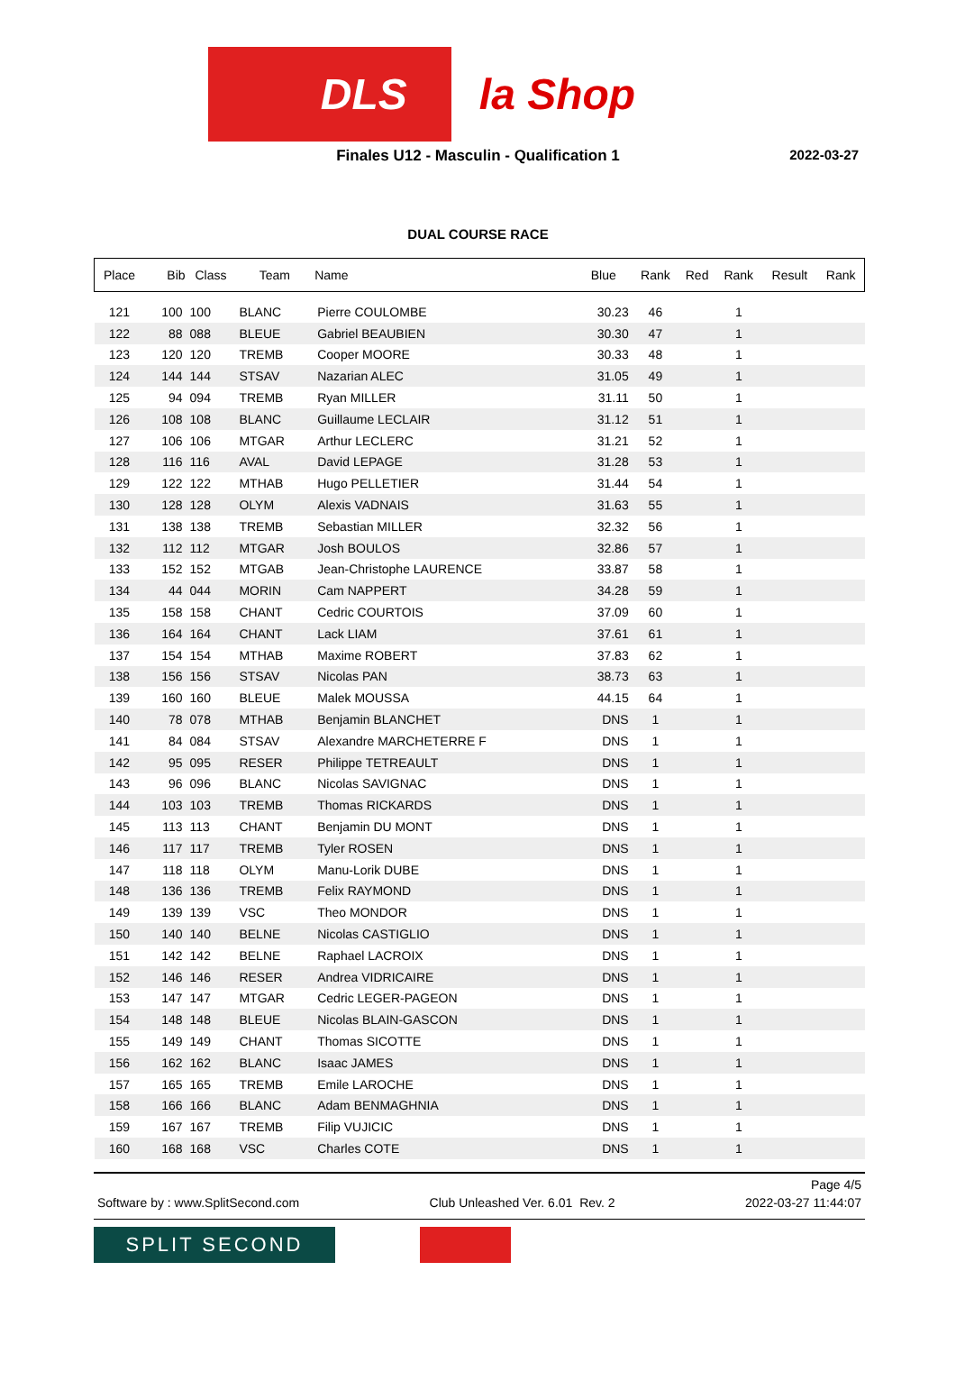DLS la Shop
Finales U12 - Masculin - Qualification 1
2022-03-27
DUAL COURSE RACE
| Place | Bib | Class | Team | Name | Blue | Rank | Red | Rank | Result | Rank |
| --- | --- | --- | --- | --- | --- | --- | --- | --- | --- | --- |
| 121 | 100 | 100 | BLANC | Pierre COULOMBE | 30.23 | 46 | | 1 | | |
| 122 | 88 | 088 | BLEUE | Gabriel BEAUBIEN | 30.30 | 47 | | 1 | | |
| 123 | 120 | 120 | TREMB | Cooper MOORE | 30.33 | 48 | | 1 | | |
| 124 | 144 | 144 | STSAV | Nazarian ALEC | 31.05 | 49 | | 1 | | |
| 125 | 94 | 094 | TREMB | Ryan MILLER | 31.11 | 50 | | 1 | | |
| 126 | 108 | 108 | BLANC | Guillaume LECLAIR | 31.12 | 51 | | 1 | | |
| 127 | 106 | 106 | MTGAR | Arthur LECLERC | 31.21 | 52 | | 1 | | |
| 128 | 116 | 116 | AVAL | David LEPAGE | 31.28 | 53 | | 1 | | |
| 129 | 122 | 122 | MTHAB | Hugo PELLETIER | 31.44 | 54 | | 1 | | |
| 130 | 128 | 128 | OLYM | Alexis VADNAIS | 31.63 | 55 | | 1 | | |
| 131 | 138 | 138 | TREMB | Sebastian MILLER | 32.32 | 56 | | 1 | | |
| 132 | 112 | 112 | MTGAR | Josh BOULOS | 32.86 | 57 | | 1 | | |
| 133 | 152 | 152 | MTGAB | Jean-Christophe LAURENCE | 33.87 | 58 | | 1 | | |
| 134 | 44 | 044 | MORIN | Cam NAPPERT | 34.28 | 59 | | 1 | | |
| 135 | 158 | 158 | CHANT | Cedric COURTOIS | 37.09 | 60 | | 1 | | |
| 136 | 164 | 164 | CHANT | Lack LIAM | 37.61 | 61 | | 1 | | |
| 137 | 154 | 154 | MTHAB | Maxime ROBERT | 37.83 | 62 | | 1 | | |
| 138 | 156 | 156 | STSAV | Nicolas PAN | 38.73 | 63 | | 1 | | |
| 139 | 160 | 160 | BLEUE | Malek MOUSSA | 44.15 | 64 | | 1 | | |
| 140 | 78 | 078 | MTHAB | Benjamin BLANCHET | DNS | 1 | | 1 | | |
| 141 | 84 | 084 | STSAV | Alexandre MARCHETERRE F | DNS | 1 | | 1 | | |
| 142 | 95 | 095 | RESER | Philippe TETREAULT | DNS | 1 | | 1 | | |
| 143 | 96 | 096 | BLANC | Nicolas SAVIGNAC | DNS | 1 | | 1 | | |
| 144 | 103 | 103 | TREMB | Thomas RICKARDS | DNS | 1 | | 1 | | |
| 145 | 113 | 113 | CHANT | Benjamin DU MONT | DNS | 1 | | 1 | | |
| 146 | 117 | 117 | TREMB | Tyler ROSEN | DNS | 1 | | 1 | | |
| 147 | 118 | 118 | OLYM | Manu-Lorik DUBE | DNS | 1 | | 1 | | |
| 148 | 136 | 136 | TREMB | Felix RAYMOND | DNS | 1 | | 1 | | |
| 149 | 139 | 139 | VSC | Theo MONDOR | DNS | 1 | | 1 | | |
| 150 | 140 | 140 | BELNE | Nicolas CASTIGLIO | DNS | 1 | | 1 | | |
| 151 | 142 | 142 | BELNE | Raphael LACROIX | DNS | 1 | | 1 | | |
| 152 | 146 | 146 | RESER | Andrea VIDRICAIRE | DNS | 1 | | 1 | | |
| 153 | 147 | 147 | MTGAR | Cedric LEGER-PAGEON | DNS | 1 | | 1 | | |
| 154 | 148 | 148 | BLEUE | Nicolas BLAIN-GASCON | DNS | 1 | | 1 | | |
| 155 | 149 | 149 | CHANT | Thomas SICOTTE | DNS | 1 | | 1 | | |
| 156 | 162 | 162 | BLANC | Isaac JAMES | DNS | 1 | | 1 | | |
| 157 | 165 | 165 | TREMB | Emile LAROCHE | DNS | 1 | | 1 | | |
| 158 | 166 | 166 | BLANC | Adam BENMAGHNIA | DNS | 1 | | 1 | | |
| 159 | 167 | 167 | TREMB | Filip VUJICIC | DNS | 1 | | 1 | | |
| 160 | 168 | 168 | VSC | Charles COTE | DNS | 1 | | 1 | | |
Page 4/5
Software by : www.SplitSecond.com Club Unleashed Ver. 6.01 Rev. 2 2022-03-27 11:44:07
SPLIT SECOND